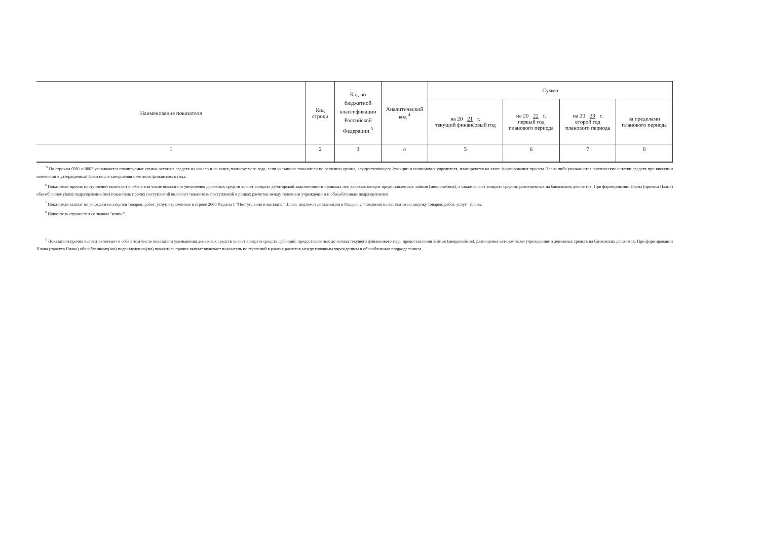| Наименование показателя | Код строки | Код по бюджетной классификации Российской Федерации <sup>3</sup> | Аналитический код <sup>4</sup> | Сумма | | | |
| --- | --- | --- | --- | --- | --- | --- | --- |
| | | | | на 20 21 г. текущий финансовый год | на 20 22 г. первый год планового периода | на 20 23 г. второй год планового периода | за пределами планового периода |
| 1 | 2 | 3 | 4 | 5 | 6 | 7 | 8 |
<sup>5</sup> По строкам 0001 и 0002 указываются планируемые суммы остатков средств на начало и на конец планируемого года, если указанные показатели по решению органа, осуществляющего функции и полномочия учредителя, планируются на этапе формирования проекта Плана либо указываются фактические остатки средств при внесении изменений в утвержденный План после завершения отчетного финансового года.
<sup>6</sup> Показатели прочих поступлений включают в себя в том числе показатели увеличения денежных средств за счет возврата дебиторской задолженности прошлых лет, включая возврат предоставленных займов (микрозаймов), а также за счет возврата средств, размещенных на банковских депозитах. При формировании Плана (проекта Плана) обособленному(ым) подразделению(ям) показатель прочих поступлений включает показатель поступлений в рамках расчетов между головным учреждением и обособленным подразделением.
<sup>7</sup> Показатели выплат по расходам на закупки товаров, работ, услуг, отраженные в строке 2600 Раздела 1 "Поступления и выплаты" Плана, подлежат детализации в Разделе 2 "Сведения по выплатам на закупку товаров, работ, услуг" Плана.
<sup>8</sup> Показатель отражается со знаком "минус".
<sup>9</sup> Показатели прочих выплат включают в себя в том числе показатели уменьшения денежных средств за счет возврата средств субсидий, предоставленных до начала текущего финансового года, предоставления займов (микрозаймов), размещения автономными учреждениями денежных средств на банковских депозитах. При формировании Плана (проекта Плана) обособленному(ым) подразделению(ям) показатель прочих выплат включает показатель поступлений в рамках расчетов между головным учреждением и обособленным подразделением.